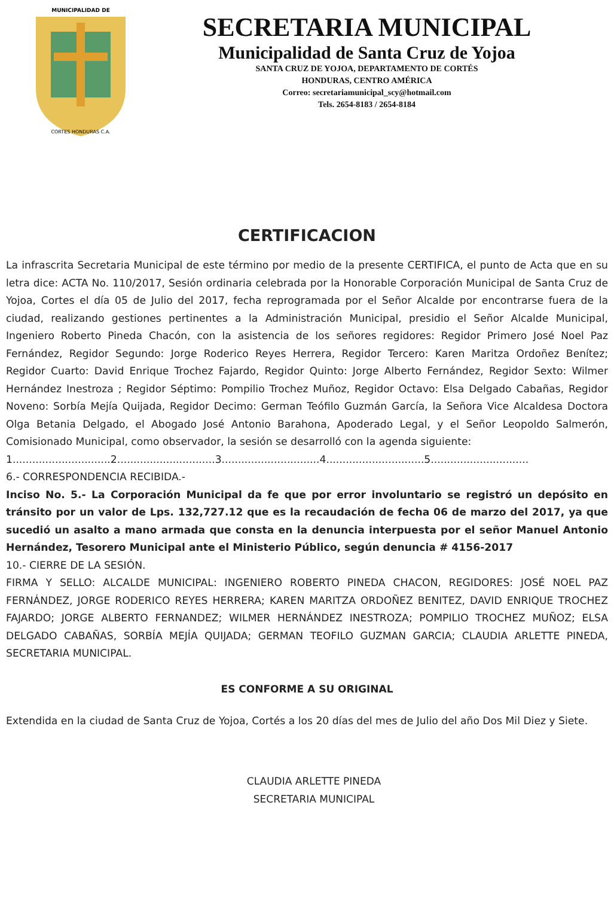MUNICIPALIDAD DE
CORTES HONDURAS C.A.
SECRETARIA MUNICIPAL
Municipalidad de Santa Cruz de Yojoa
SANTA CRUZ DE YOJOA, DEPARTAMENTO DE CORTÉS
HONDURAS, CENTRO AMÉRICA
Correo: secretariamunicipal_scy@hotmail.com
Tels. 2654-8183 / 2654-8184
CERTIFICACION
La infrascrita Secretaria Municipal de este término por medio de la presente CERTIFICA, el punto de Acta que en su letra dice: ACTA No. 110/2017, Sesión ordinaria celebrada por la Honorable Corporación Municipal de Santa Cruz de Yojoa, Cortes el día 05 de Julio del 2017, fecha reprogramada por el Señor Alcalde por encontrarse fuera de la ciudad, realizando gestiones pertinentes a la Administración Municipal, presidio el Señor Alcalde Municipal, Ingeniero Roberto Pineda Chacón, con la asistencia de los señores regidores: Regidor Primero José Noel Paz Fernández, Regidor Segundo: Jorge Roderico Reyes Herrera, Regidor Tercero: Karen Maritza Ordoñez Benítez; Regidor Cuarto: David Enrique Trochez Fajardo, Regidor Quinto: Jorge Alberto Fernández, Regidor Sexto: Wilmer Hernández Inestroza ; Regidor Séptimo: Pompilio Trochez Muñoz, Regidor Octavo: Elsa Delgado Cabañas, Regidor Noveno: Sorbía Mejía Quijada, Regidor Decimo: German Teófilo Guzmán García, la Señora Vice Alcaldesa Doctora Olga Betania Delgado, el Abogado José Antonio Barahona, Apoderado Legal, y el Señor Leopoldo Salmerón, Comisionado Municipal, como observador, la sesión se desarrolló con la agenda siguiente:
1..............................2..............................3..............................4..............................5..............................
6.- CORRESPONDENCIA RECIBIDA.-
Inciso No. 5.- La Corporación Municipal da fe que por error involuntario se registró un depósito en tránsito por un valor de Lps. 132,727.12 que es la recaudación de fecha 06 de marzo del 2017, ya que sucedió un asalto a mano armada que consta en la denuncia interpuesta por el señor Manuel Antonio Hernández, Tesorero Municipal ante el Ministerio Público, según denuncia # 4156-2017
10.- CIERRE DE LA SESIÓN.
FIRMA Y SELLO: ALCALDE MUNICIPAL: INGENIERO ROBERTO PINEDA CHACON, REGIDORES: JOSÉ NOEL PAZ FERNÁNDEZ, JORGE RODERICO REYES HERRERA; KAREN MARITZA ORDOÑEZ BENITEZ, DAVID ENRIQUE TROCHEZ FAJARDO; JORGE ALBERTO FERNANDEZ; WILMER HERNÁNDEZ INESTROZA; POMPILIO TROCHEZ MUÑOZ; ELSA DELGADO CABAÑAS, SORBÍA MEJÍA QUIJADA; GERMAN TEOFILO GUZMAN GARCIA; CLAUDIA ARLETTE PINEDA, SECRETARIA MUNICIPAL.
ES CONFORME A SU ORIGINAL
Extendida en la ciudad de Santa Cruz de Yojoa, Cortés a los 20 días del mes de Julio del año Dos Mil Diez y Siete.
CLAUDIA ARLETTE PINEDA
SECRETARIA MUNICIPAL